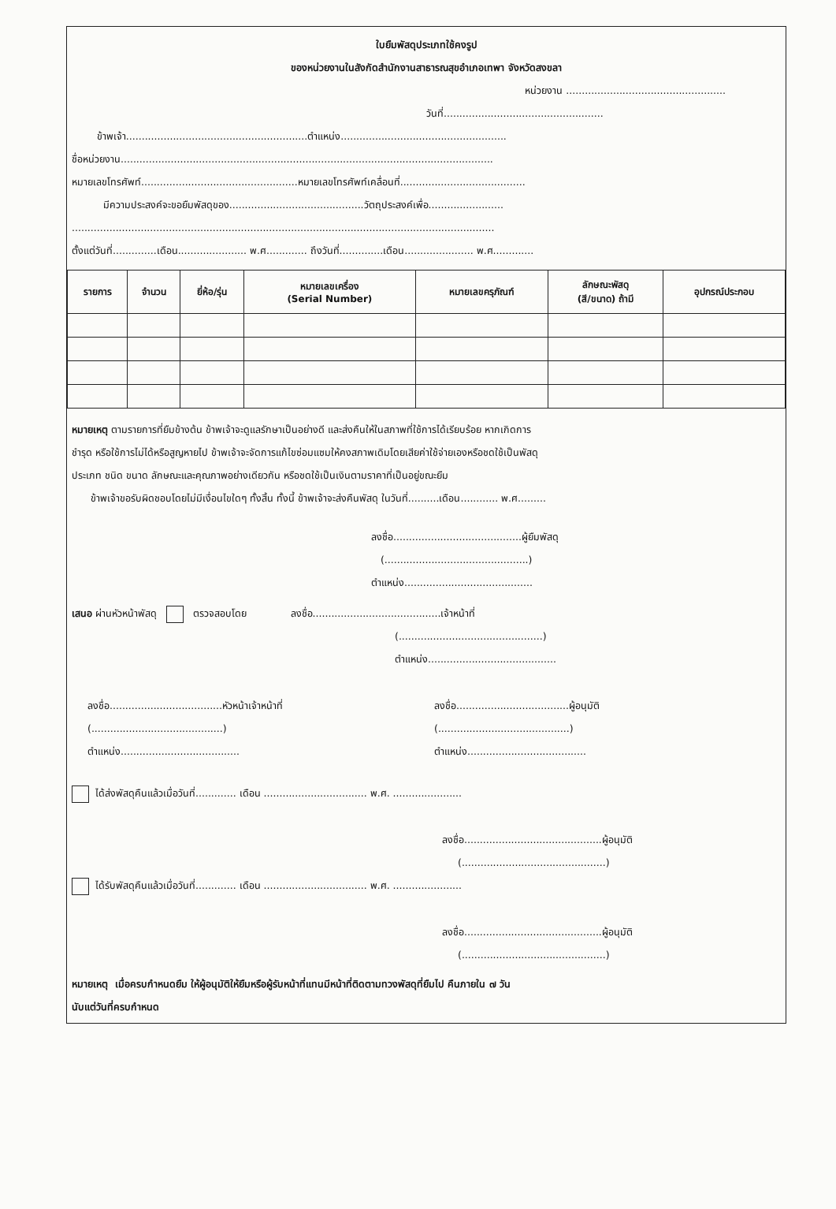ใบยืมพัสดุประเภทใช้คงรูป
ของหน่วยงานในสังกัดสำนักงานสาธารณสุขอำเภอเทพา จังหวัดสงขลา
หน่วยงาน ...................................................
วันที่...................................................
ข้าพเจ้า..........................................................ตำแหน่ง.....................................................
ชื่อหน่วยงาน.......................................................................................................................
หมายเลขโทรศัพท์..................................................หมายเลขโทรศัพท์เคลื่อนที่........................................
มีความประสงค์จะขอยืมพัสดุของ...........................................วัตถุประสงค์เพื่อ........................
.......................................................................................................................................
ตั้งแต่วันที่..............เดือน...................... พ.ศ............. ถึงวันที่..............เดือน...................... พ.ศ.............
| รายการ | จำนวน | ยี่ห้อ/รุ่น | หมายเลขเครื่อง (Serial Number) | หมายเลขครุภัณฑ์ | ลักษณะพัสดุ (สี/ขนาด) ถ้ามี | อุปกรณ์ประกอบ |
| --- | --- | --- | --- | --- | --- | --- |
หมายเหตุ ตามรายการที่ยืมข้างต้น ข้าพเจ้าจะดูแลรักษาเป็นอย่างดี และส่งคืนให้ในสภาพที่ใช้การได้เรียบร้อย หากเกิดการ
ชำรุด หรือใช้การไม่ได้หรือสูญหายไป ข้าพเจ้าจะจัดการแก้ไขซ่อมแซมให้คงสภาพเดิมโดยเสียค่าใช้จ่ายเองหรือชดใช้เป็นพัสดุ
ประเภท ชนิด ขนาด ลักษณะและคุณภาพอย่างเดียวกัน หรือชดใช้เป็นเงินตามราคาที่เป็นอยู่ขณะยืม
ข้าพเจ้าขอรับผิดชอบโดยไม่มีเงื่อนไขใดๆ ทั้งสิ้น ทั้งนี้ ข้าพเจ้าจะส่งคืนพัสดุ ในวันที่..........เดือน............ พ.ศ.........
ลงชื่อ.........................................ผู้ยืมพัสดุ
(..............................................)
ตำแหน่ง.........................................
เสนอ ผ่านหัวหน้าพัสดุ ตรวจสอบโดย ลงชื่อ.........................................เจ้าหน้าที่
(..............................................)
ตำแหน่ง.........................................
ลงชื่อ....................................หัวหน้าเจ้าหน้าที่
(..........................................)
ตำแหน่ง......................................
ลงชื่อ....................................ผู้อนุมัติ
(..........................................)
ตำแหน่ง......................................
ได้ส่งพัสดุคืนแล้วเมื่อวันที่............. เดือน ................................. พ.ศ. ......................
ลงชื่อ............................................ผู้อนุมัติ
(..............................................)
ได้รับพัสดุคืนแล้วเมื่อวันที่............. เดือน ................................. พ.ศ. ......................
ลงชื่อ............................................ผู้อนุมัติ
(..............................................)
หมายเหตุ เมื่อครบกำหนดยืม ให้ผู้อนุมัติให้ยืมหรือผู้รับหน้าที่แทนมีหน้าที่ติดตามทวงพัสดุที่ยืมไป คืนภายใน ๗ วัน
นับแต่วันที่ครบกำหนด